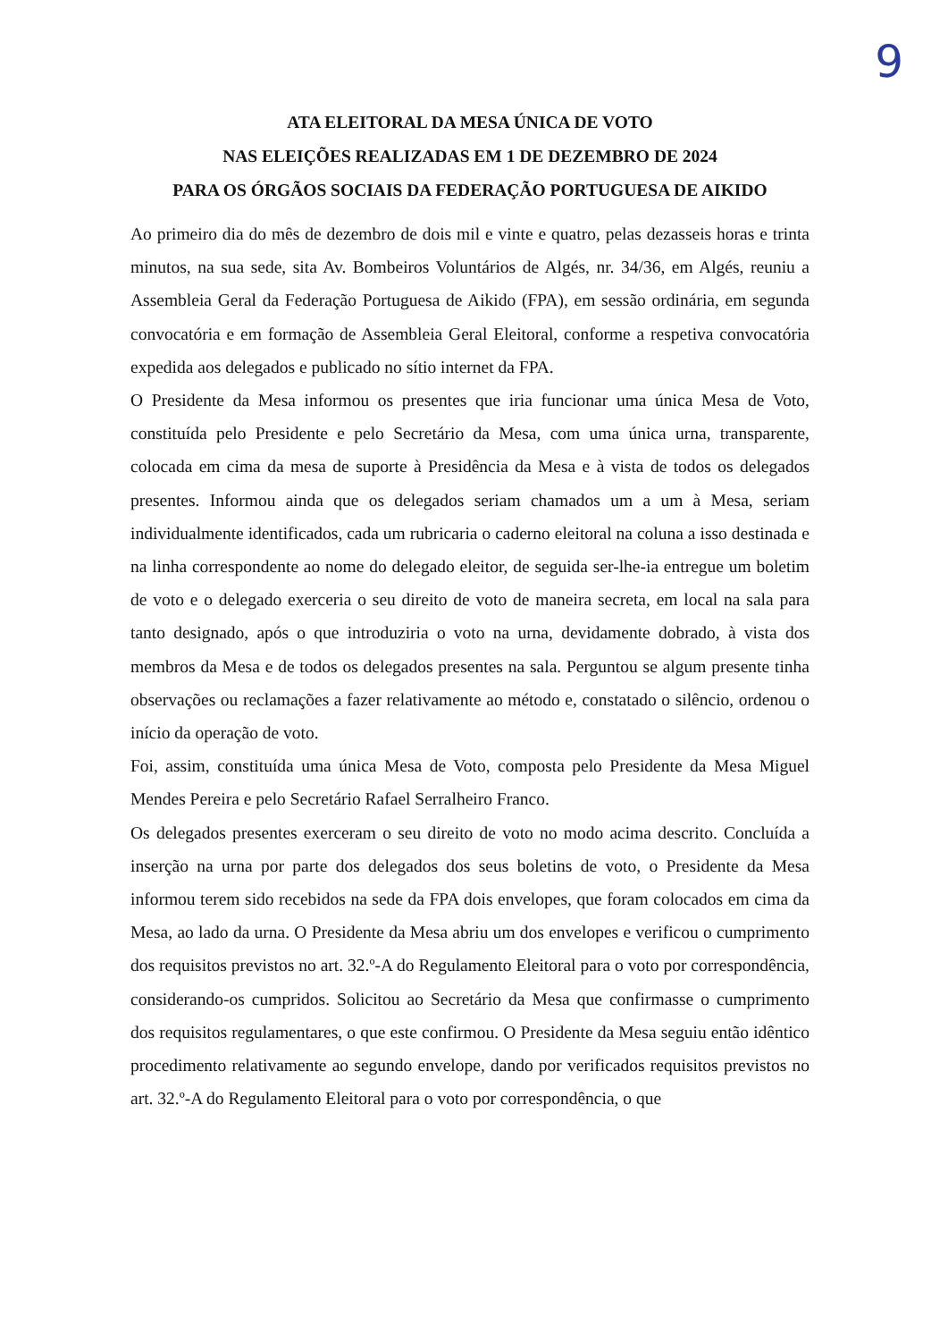9
ATA ELEITORAL DA MESA ÚNICA DE VOTO
NAS ELEIÇÕES REALIZADAS EM 1 DE DEZEMBRO DE 2024
PARA OS ÓRGÃOS SOCIAIS DA FEDERAÇÃO PORTUGUESA DE AIKIDO
Ao primeiro dia do mês de dezembro de dois mil e vinte e quatro, pelas dezasseis horas e trinta minutos, na sua sede, sita Av. Bombeiros Voluntários de Algés, nr. 34/36, em Algés, reuniu a Assembleia Geral da Federação Portuguesa de Aikido (FPA), em sessão ordinária, em segunda convocatória e em formação de Assembleia Geral Eleitoral, conforme a respetiva convocatória expedida aos delegados e publicado no sítio internet da FPA.
O Presidente da Mesa informou os presentes que iria funcionar uma única Mesa de Voto, constituída pelo Presidente e pelo Secretário da Mesa, com uma única urna, transparente, colocada em cima da mesa de suporte à Presidência da Mesa e à vista de todos os delegados presentes. Informou ainda que os delegados seriam chamados um a um à Mesa, seriam individualmente identificados, cada um rubricaria o caderno eleitoral na coluna a isso destinada e na linha correspondente ao nome do delegado eleitor, de seguida ser-lhe-ia entregue um boletim de voto e o delegado exerceria o seu direito de voto de maneira secreta, em local na sala para tanto designado, após o que introduziria o voto na urna, devidamente dobrado, à vista dos membros da Mesa e de todos os delegados presentes na sala. Perguntou se algum presente tinha observações ou reclamações a fazer relativamente ao método e, constatado o silêncio, ordenou o início da operação de voto.
Foi, assim, constituída uma única Mesa de Voto, composta pelo Presidente da Mesa Miguel Mendes Pereira e pelo Secretário Rafael Serralheiro Franco.
Os delegados presentes exerceram o seu direito de voto no modo acima descrito. Concluída a inserção na urna por parte dos delegados dos seus boletins de voto, o Presidente da Mesa informou terem sido recebidos na sede da FPA dois envelopes, que foram colocados em cima da Mesa, ao lado da urna. O Presidente da Mesa abriu um dos envelopes e verificou o cumprimento dos requisitos previstos no art. 32.º-A do Regulamento Eleitoral para o voto por correspondência, considerando-os cumpridos. Solicitou ao Secretário da Mesa que confirmasse o cumprimento dos requisitos regulamentares, o que este confirmou. O Presidente da Mesa seguiu então idêntico procedimento relativamente ao segundo envelope, dando por verificados requisitos previstos no art. 32.º-A do Regulamento Eleitoral para o voto por correspondência, o que